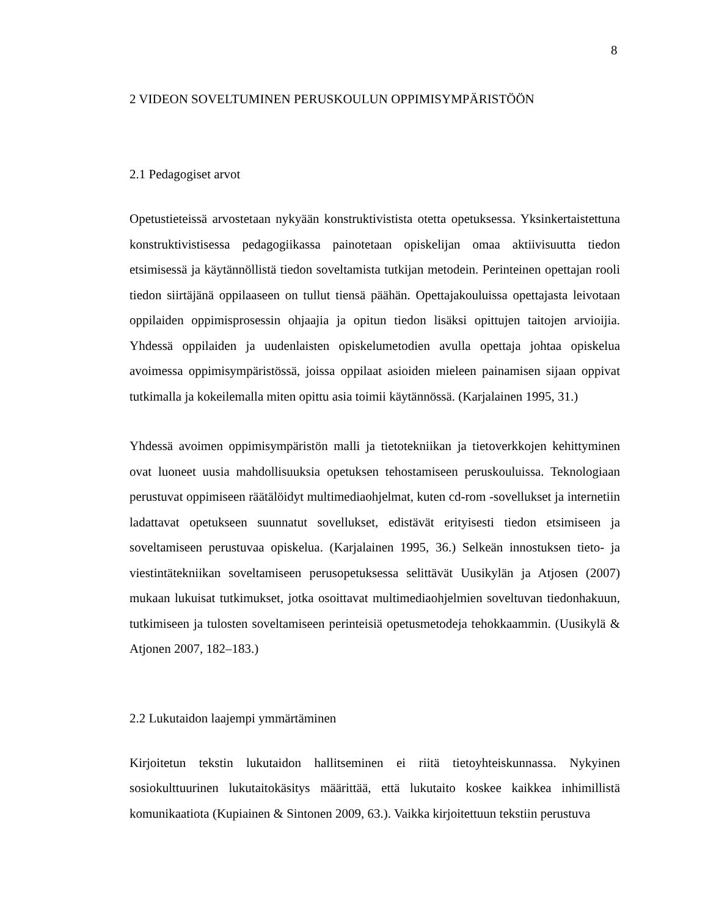8
2 VIDEON SOVELTUMINEN PERUSKOULUN OPPIMISYMPÄRISTÖÖN
2.1 Pedagogiset arvot
Opetustieteissä arvostetaan nykyään konstruktivistista otetta opetuksessa. Yksinkertaistettuna konstruktivistisessa pedagogiikassa painotetaan opiskelijan omaa aktiivisuutta tiedon etsimisessä ja käytännöllistä tiedon soveltamista tutkijan metodein. Perinteinen opettajan rooli tiedon siirtäjänä oppilaaseen on tullut tiensä päähän. Opettajakouluissa opettajasta leivotaan oppilaiden oppimisprosessin ohjaajia ja opitun tiedon lisäksi opittujen taitojen arvioijia. Yhdessä oppilaiden ja uudenlaisten opiskelumetodien avulla opettaja johtaa opiskelua avoimessa oppimisympäristössä, joissa oppilaat asioiden mieleen painamisen sijaan oppivat tutkimalla ja kokeilemalla miten opittu asia toimii käytännössä. (Karjalainen 1995, 31.)
Yhdessä avoimen oppimisympäristön malli ja tietotekniikan ja tietoverkkojen kehittyminen ovat luoneet uusia mahdollisuuksia opetuksen tehostamiseen peruskouluissa. Teknologiaan perustuvat oppimiseen räätälöidyt multimediaohjelmat, kuten cd-rom -sovellukset ja internetiin ladattavat opetukseen suunnatut sovellukset, edistävät erityisesti tiedon etsimiseen ja soveltamiseen perustuvaa opiskelua. (Karjalainen 1995, 36.) Selkeän innostuksen tieto- ja viestintätekniikan soveltamiseen perusopetuksessa selittävät Uusikylän ja Atjosen (2007) mukaan lukuisat tutkimukset, jotka osoittavat multimediaohjelmien soveltuvan tiedonhakuun, tutkimiseen ja tulosten soveltamiseen perinteisiä opetusmetodeja tehokkaammin. (Uusikylä & Atjonen 2007, 182–183.)
2.2 Lukutaidon laajempi ymmärtäminen
Kirjoitetun tekstin lukutaidon hallitseminen ei riitä tietoyhteiskunnassa. Nykyinen sosiokulttuurinen lukutaitokäsitys määrittää, että lukutaito koskee kaikkea inhimillistä komunikaatiota (Kupiainen & Sintonen 2009, 63.). Vaikka kirjoitettuun tekstiin perustuva